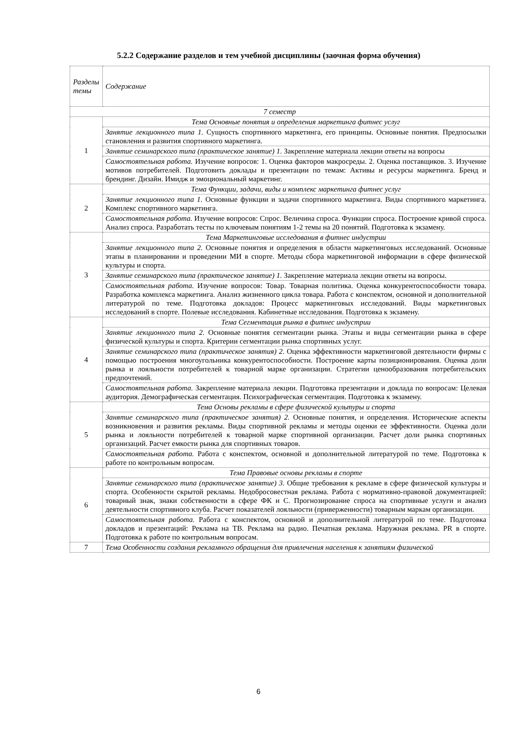5.2.2 Содержание разделов и тем учебной дисциплины (заочная форма обучения)
| Разделы темы | Содержание |
| --- | --- |
| 7 семестр | |
| 1 | Тема Основные понятия и определения маркетинга фитнес услуг |
| | Занятие лекционного типа 1. Сущность спортивного маркетинга, его принципы. Основные понятия. Предпосылки становления и развития спортивного маркетинга. |
| | Занятие семинарского типа (практическое занятие) 1. Закрепление материала лекции ответы на вопросы |
| | Самостоятельная работа. Изучение вопросов: 1. Оценка факторов макросреды. 2. Оценка поставщиков. 3. Изучение мотивов потребителей. Подготовить доклады и презентации по темам: Активы и ресурсы маркетинга. Бренд и брендинг. Дизайн. Имидж и эмоциональный маркетинг. |
| 2 | Тема Функции, задачи, виды и комплекс маркетинга фитнес услуг |
| | Занятие лекционного типа 1. Основные функции и задачи спортивного маркетинга. Виды спортивного маркетинга. Комплекс спортивного маркетинга. |
| | Самостоятельная работа. Изучение вопросов: Спрос. Величина спроса. Функции спроса. Построение кривой спроса. Анализ спроса. Разработать тесты по ключевым понятиям 1-2 темы на 20 понятий. Подготовка к экзамену. |
| 3 | Тема Маркетинговые исследования в фитнес индустрии |
| | Занятие лекционного типа 2. Основные понятия и определения в области маркетинговых исследований. Основные этапы в планировании и проведении МИ в спорте. Методы сбора маркетинговой информации в сфере физической культуры и спорта. |
| | Занятие семинарского типа (практическое занятие) 1. Закрепление материала лекции ответы на вопросы. |
| | Самостоятельная работа. Изучение вопросов: Товар. Товарная политика. Оценка конкурентоспособности товара. Разработка комплекса маркетинга. Анализ жизненного цикла товара. Работа с конспектом, основной и дополнительной литературой по теме. Подготовка докладов: Процесс маркетинговых исследований. Виды маркетинговых исследований в спорте. Полевые исследования. Кабинетные исследования. Подготовка к экзамену. |
| 4 | Тема Сегментация рынка в фитнес индустрии |
| | Занятие лекционного типа 2. Основные понятия сегментации рынка. Этапы и виды сегментации рынка в сфере физической культуры и спорта. Критерии сегментации рынка спортивных услуг. |
| | Занятие семинарского типа (практическое занятия) 2 . Оценка эффективности маркетинговой деятельности фирмы с помощью построения многоугольника конкурентоспособности. Построение карты позиционирования. Оценка доли рынка и лояльности потребителей к товарной марке организации. Стратегии ценообразования потребительских предпочтений. |
| | Самостоятельная работа. Закрепление материала лекции. Подготовка презентации и доклада по вопросам: Целевая аудитория. Демографическая сегментация. Психографическая сегментация. Подготовка к экзамену. |
| 5 | Тема Основы рекламы в сфере физической культуры и спорта |
| | Занятие семинарского типа (практическое занятия) 2. Основные понятия, и определения. Исторические аспекты возникновения и развития рекламы. Виды спортивной рекламы и методы оценки ее эффективности. Оценка доли рынка и лояльности потребителей к товарной марке спортивной организации. Расчет доли рынка спортивных организаций. Расчет емкости рынка для спортивных товаров. |
| | Самостоятельная работа. Работа с конспектом, основной и дополнительной литературой по теме. Подготовка к работе по контрольным вопросам. |
| 6 | Тема Правовые основы рекламы в спорте |
| | Занятие семинарского типа (практическое занятие) 3. Общие требования к рекламе в сфере физической культуры и спорта. Особенности скрытой рекламы. Недобросовестная реклама. Работа с нормативно-правовой документацией: товарный знак, знаки собственности в сфере ФК и С. Прогнозирование спроса на спортивные услуги и анализ деятельности спортивного клуба. Расчет показателей лояльности (приверженности) товарным маркам организации. |
| | Самостоятельная работа. Работа с конспектом, основной и дополнительной литературой по теме. Подготовка докладов и презентаций: Реклама на ТВ. Реклама на радио. Печатная реклама. Наружная реклама. PR в спорте. Подготовка к работе по контрольным вопросам. |
| 7 | Тема Особенности создания рекламного обращения для привлечения населения к занятиям физической |
6